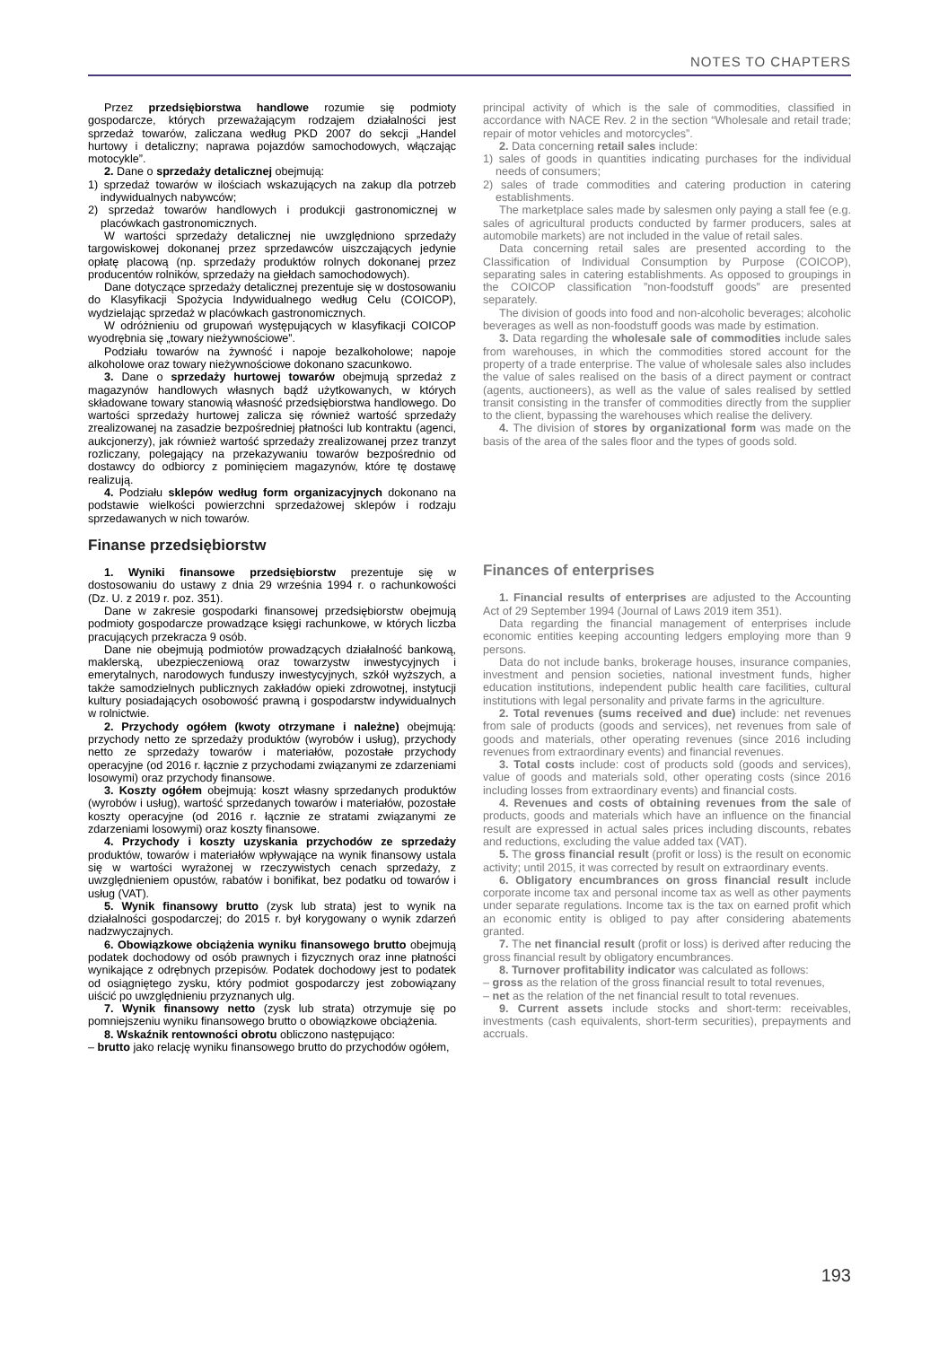NOTES TO CHAPTERS
Przez przedsiębiorstwa handlowe rozumie się podmioty gospodarcze, których przeważającym rodzajem działalności jest sprzedaż towarów, zaliczana według PKD 2007 do sekcji „Handel hurtowy i detaliczny; naprawa pojazdów samochodowych, włączając motocykle”.
2. Dane o sprzedaży detalicznej obejmują:
1) sprzedaż towarów w ilościach wskazujących na zakup dla potrzeb indywidualnych nabywców;
2) sprzedaż towarów handlowych i produkcji gastronomicznej w placówkach gastronomicznych.
W wartości sprzedaży detalicznej nie uwzględniono sprzedaży targowiskowej dokonanej przez sprzedawców uiszczających jedynie opłatę placową (np. sprzedaży produktów rolnych dokonanej przez producentów rolników, sprzedaży na giełdach samochodowych).
Dane dotyczące sprzedaży detalicznej prezentuje się w dostosowaniu do Klasyfikacji Spożycia Indywidualnego według Celu (COICOP), wydzielając sprzedaż w placówkach gastronomicznych.
W odróżnieniu od grupowań występujących w klasyfikacji COICOP wyodrębnia się „towary nieżywnościowe”.
Podziału towarów na żywność i napoje bezalkoholowe; napoje alkoholowe oraz towary nieżywnościowe dokonano szacunkowo.
3. Dane o sprzedaży hurtowej towarów obejmują sprzedaż z magazynów handlowych własnych bądź użytkowanych, w których składowane towary stanowią własność przedsiębiorstwa handlowego. Do wartości sprzedaży hurtowej zalicza się również wartość sprzedaży zrealizowanej na zasadzie bezpośredniej płatności lub kontraktu (agenci, aukcjonerzy), jak również wartość sprzedaży zrealizowanej przez tranzyt rozliczany, polegający na przekazywaniu towarów bezpośrednio od dostawcy do odbiorcy z pominięciem magazynów, które tę dostawę realizują.
4. Podziału sklepów według form organizacyjnych dokonano na podstawie wielkości powierzchni sprzedażowej sklepów i rodzaju sprzedawanych w nich towarów.
Finanse przedsiębiorstw
1. Wyniki finansowe przedsiębiorstw prezentuje się w dostosowaniu do ustawy z dnia 29 września 1994 r. o rachunkowości (Dz. U. z 2019 r. poz. 351).
Dane w zakresie gospodarki finansowej przedsiębiorstw obejmują podmioty gospodarcze prowadzące księgi rachunkowe, w których liczba pracujących przekracza 9 osób.
Dane nie obejmują podmiotów prowadzących działalność bankową, maklerską, ubezpieczeniową oraz towarzystw inwestycyjnych i emerytalnych, narodowych funduszy inwestycyjnych, szkół wyższych, a także samodzielnych publicznych zakładów opieki zdrowotnej, instytucji kultury posiadających osobowość prawną i gospodarstw indywidualnych w rolnictwie.
2. Przychody ogółem (kwoty otrzymane i należne) obejmują: przychody netto ze sprzedaży produktów (wyrobów i usług), przychody netto ze sprzedaży towarów i materiałów, pozostałe przychody operacyjne (od 2016 r. łącznie z przychodami związanymi ze zdarzeniami losowymi) oraz przychody finansowe.
3. Koszty ogółem obejmują: koszt własny sprzedanych produktów (wyrobów i usług), wartość sprzedanych towarów i materiałów, pozostałe koszty operacyjne (od 2016 r. łącznie ze stratami związanymi ze zdarzeniami losowymi) oraz koszty finansowe.
4. Przychody i koszty uzyskania przychodów ze sprzedaży produktów, towarów i materiałów wpływające na wynik finansowy ustala się w wartości wyrażonej w rzeczywistych cenach sprzedaży, z uwzględnieniem opustów, rabatów i bonifikat, bez podatku od towarów i usług (VAT).
5. Wynik finansowy brutto (zysk lub strata) jest to wynik na działalności gospodarczej; do 2015 r. był korygowany o wynik zdarzeń nadzwyczajnych.
6. Obowiązkowe obciążenia wyniku finansowego brutto obejmują podatek dochodowy od osób prawnych i fizycznych oraz inne płatności wynikające z odrębnych przepisów. Podatek dochodowy jest to podatek od osiągniętego zysku, który podmiot gospodarczy jest zobowiązany uiścić po uwzględnieniu przyznanych ulg.
7. Wynik finansowy netto (zysk lub strata) otrzymuje się po pomniejszeniu wyniku finansowego brutto o obowiązkowe obciążenia.
8. Wskaźnik rentowności obrotu obliczono następująco:
– brutto jako relację wyniku finansowego brutto do przychodów ogółem,
principal activity of which is the sale of commodities, classified in accordance with NACE Rev. 2 in the section “Wholesale and retail trade; repair of motor vehicles and motorcycles”.
2. Data concerning retail sales include:
1) sales of goods in quantities indicating purchases for the individual needs of consumers;
2) sales of trade commodities and catering production in catering establishments.
The marketplace sales made by salesmen only paying a stall fee (e.g. sales of agricultural products conducted by farmer producers, sales at automobile markets) are not included in the value of retail sales.
Data concerning retail sales are presented according to the Classification of Individual Consumption by Purpose (COICOP), separating sales in catering establishments. As opposed to groupings in the COICOP classification ”non-foodstuff goods” are presented separately.
The division of goods into food and non-alcoholic beverages; alcoholic beverages as well as non-foodstuff goods was made by estimation.
3. Data regarding the wholesale sale of commodities include sales from warehouses, in which the commodities stored account for the property of a trade enterprise. The value of wholesale sales also includes the value of sales realised on the basis of a direct payment or contract (agents, auctioneers), as well as the value of sales realised by settled transit consisting in the transfer of commodities directly from the supplier to the client, bypassing the warehouses which realise the delivery.
4. The division of stores by organizational form was made on the basis of the area of the sales floor and the types of goods sold.
Finances of enterprises
1. Financial results of enterprises are adjusted to the Accounting Act of 29 September 1994 (Journal of Laws 2019 item 351).
Data regarding the financial management of enterprises include economic entities keeping accounting ledgers employing more than 9 persons.
Data do not include banks, brokerage houses, insurance companies, investment and pension societies, national investment funds, higher education institutions, independent public health care facilities, cultural institutions with legal personality and private farms in the agriculture.
2. Total revenues (sums received and due) include: net revenues from sale of products (goods and services), net revenues from sale of goods and materials, other operating revenues (since 2016 including revenues from extraordinary events) and financial revenues.
3. Total costs include: cost of products sold (goods and services), value of goods and materials sold, other operating costs (since 2016 including losses from extraordinary events) and financial costs.
4. Revenues and costs of obtaining revenues from the sale of products, goods and materials which have an influence on the financial result are expressed in actual sales prices including discounts, rebates and reductions, excluding the value added tax (VAT).
5. The gross financial result (profit or loss) is the result on economic activity; until 2015, it was corrected by result on extraordinary events.
6. Obligatory encumbrances on gross financial result include corporate income tax and personal income tax as well as other payments under separate regulations. Income tax is the tax on earned profit which an economic entity is obliged to pay after considering abatements granted.
7. The net financial result (profit or loss) is derived after reducing the gross financial result by obligatory encumbrances.
8. Turnover profitability indicator was calculated as follows:
– gross as the relation of the gross financial result to total revenues,
– net as the relation of the net financial result to total revenues.
9. Current assets include stocks and short-term: receivables, investments (cash equivalents, short-term securities), prepayments and accruals.
193